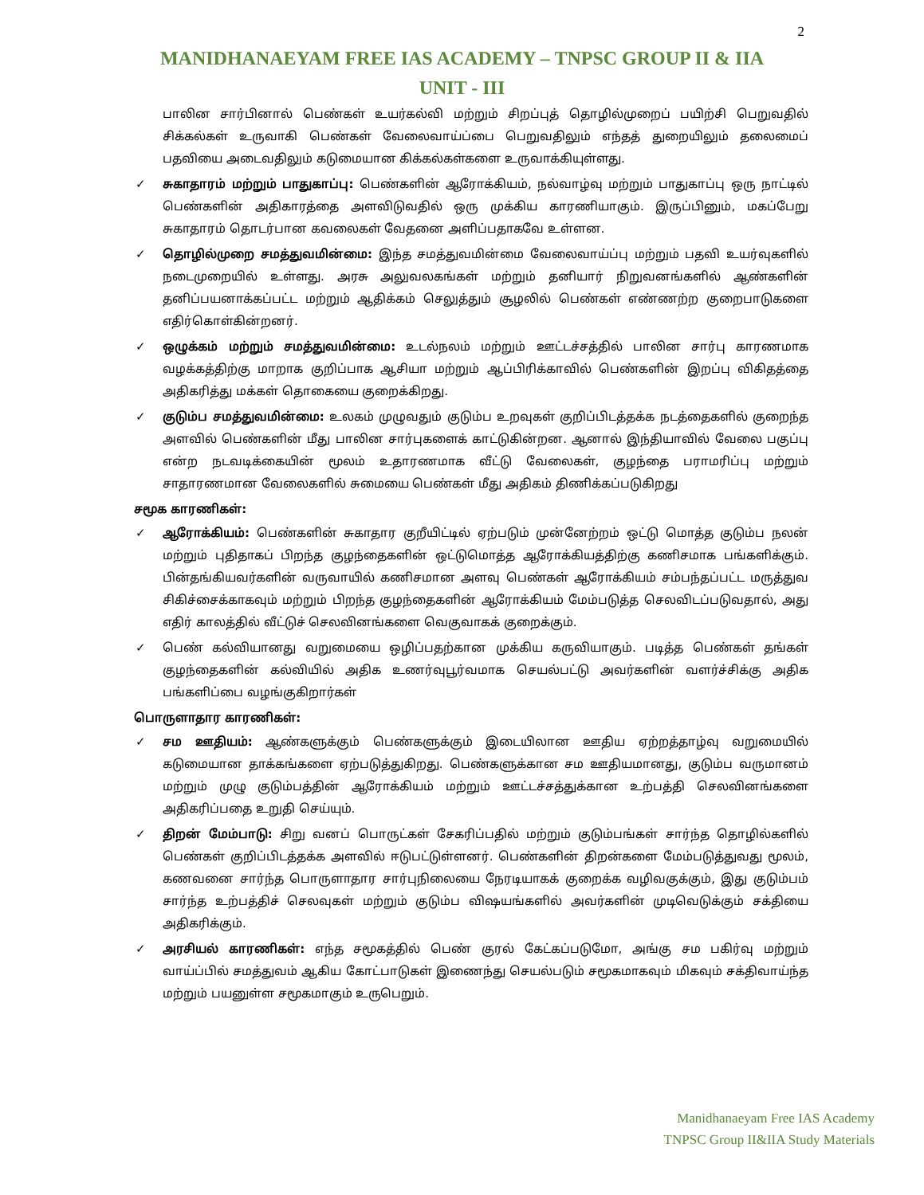2
MANIDHANAEYAM FREE IAS ACADEMY – TNPSC GROUP II & IIA
UNIT - III
பாலின சார்பினால் பெண்கள் உயர்கல்வி மற்றும் சிறப்புத் தொழில்முறைப் பயிற்சி பெறுவதில் சிக்கல்கள் உருவாகி பெண்கள் வேலைவாய்ப்பை பெறுவதிலும் எந்தத் துறையிலும் தலைமைப் பதவியை அடைவதிலும் கடுமையான கிக்கல்கள்களை உருவாக்கியுள்ளது.
✓ சுகாதாரம் மற்றும் பாதுகாப்பு: பெண்களின் ஆரோக்கியம், நல்வாழ்வு மற்றும் பாதுகாப்பு ஒரு நாட்டில் பெண்களின் அதிகாரத்தை அளவிடுவதில் ஒரு முக்கிய காரணியாகும். இருப்பினும், மகப்பேறு சுகாதாரம் தொடர்பான கவலைகள் வேதனை அளிப்பதாகவே உள்ளன.
✓ தொழில்முறை சமத்துவமின்மை: இந்த சமத்துவமின்மை வேலைவாய்ப்பு மற்றும் பதவி உயர்வுகளில் நடைமுறையில் உள்ளது. அரசு அலுவலகங்கள் மற்றும் தனியார் நிறுவனங்களில் ஆண்களின் தனிப்பயனாக்கப்பட்ட மற்றும் ஆதிக்கம் செலுத்தும் சூழலில் பெண்கள் எண்ணற்ற குறைபாடுகளை எதிர்கொள்கின்றனர்.
✓ ஒழுக்கம் மற்றும் சமத்துவமின்மை: உடல்நலம் மற்றும் ஊட்டச்சத்தில் பாலின சார்பு காரணமாக வழக்கத்திற்கு மாறாக குறிப்பாக ஆசியா மற்றும் ஆப்பிரிக்காவில் பெண்களின் இறப்பு விகிதத்தை அதிகரித்து மக்கள் தொகையை குறைக்கிறது.
✓ குடும்ப சமத்துவமின்மை: உலகம் முழுவதும் குடும்ப உறவுகள் குறிப்பிடத்தக்க நடத்தைகளில் குறைந்த அளவில் பெண்களின் மீது பாலின சார்புகளைக் காட்டுகின்றன. ஆனால் இந்தியாவில் வேலை பகுப்பு என்ற நடவடிக்கையின் மூலம் உதாரணமாக வீட்டு வேலைகள், குழந்தை பராமரிப்பு மற்றும் சாதாரணமான வேலைகளில் சுமையை பெண்கள் மீது அதிகம் திணிக்கப்படுகிறது
சமூக காரணிகள்:
✓ ஆரோக்கியம்: பெண்களின் சுகாதார குறீயிட்டில் ஏற்படும் முன்னேற்றம் ஒட்டு மொத்த குடும்ப நலன் மற்றும் புதிதாகப் பிறந்த குழந்தைகளின் ஒட்டுமொத்த ஆரோக்கியத்திற்கு கணிசமாக பங்களிக்கும். பின்தங்கியவர்களின் வருவாயில் கணிசமான அளவு பெண்கள் ஆரோக்கியம் சம்பந்தப்பட்ட மருத்துவ சிகிச்சைக்காகவும் மற்றும் பிறந்த குழந்தைகளின் ஆரோக்கியம் மேம்படுத்த செலவிடப்படுவதால், அது எதிர் காலத்தில் வீட்டுச் செலவினங்களை வெகுவாகக் குறைக்கும்.
✓ பெண் கல்வியானது வறுமையை ஒழிப்பதற்கான முக்கிய கருவியாகும். படித்த பெண்கள் தங்கள் குழந்தைகளின் கல்வியில் அதிக உணர்வுபூர்வமாக செயல்பட்டு அவர்களின் வளர்ச்சிக்கு அதிக பங்களிப்பை வழங்குகிறார்கள்
பொருளாதார காரணிகள்:
✓ சம ஊதியம்: ஆண்களுக்கும் பெண்களுக்கும் இடையிலான ஊதிய ஏற்றத்தாழ்வு வறுமையில் கடுமையான தாக்கங்களை ஏற்படுத்துகிறது. பெண்களுக்கான சம ஊதியமானது, குடும்ப வருமானம் மற்றும் முழு குடும்பத்தின் ஆரோக்கியம் மற்றும் ஊட்டச்சத்துக்கான உற்பத்தி செலவினங்களை அதிகரிப்பதை உறுதி செய்யும்.
✓ திறன் மேம்பாடு: சிறு வனப் பொருட்கள் சேகரிப்பதில் மற்றும் குடும்பங்கள் சார்ந்த தொழில்களில் பெண்கள் குறிப்பிடத்தக்க அளவில் ஈடுபட்டுள்ளனர். பெண்களின் திறன்களை மேம்படுத்துவது மூலம், கணவனை சார்ந்த பொருளாதார சார்புநிலையை நேரடியாகக் குறைக்க வழிவகுக்கும், இது குடும்பம் சார்ந்த உற்பத்திச் செலவுகள் மற்றும் குடும்ப விஷயங்களில் அவர்களின் முடிவெடுக்கும் சக்தியை அதிகரிக்கும்.
✓ அரசியல் காரணிகள்: எந்த சமூகத்தில் பெண் குரல் கேட்கப்படுமோ, அங்கு சம பகிர்வு மற்றும் வாய்ப்பில் சமத்துவம் ஆகிய கோட்பாடுகள் இணைந்து செயல்படும் சமூகமாகவும் மிகவும் சக்திவாய்ந்த மற்றும் பயனுள்ள சமூகமாகும் உருபெறும்.
Manidhanaeyam Free IAS Academy
TNPSC Group II&IIA Study Materials